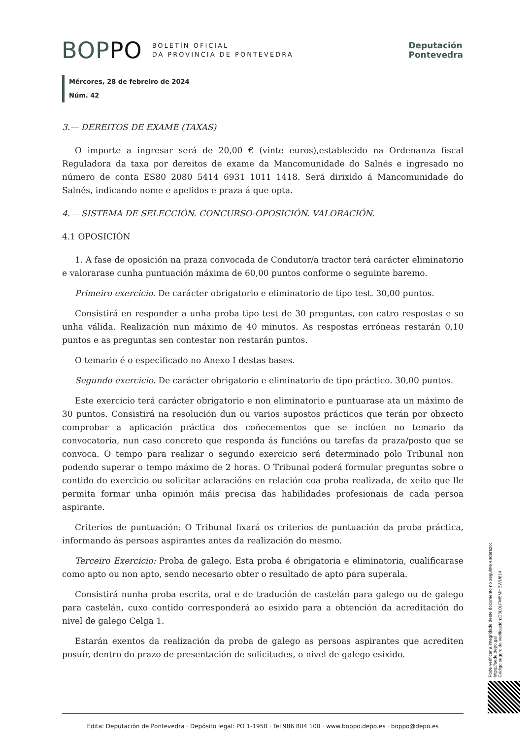BOPPO BOLETÍN OFICIAL
DA PROVINCIA DE PONTEVEDRA
Deputación
Pontevedra
Mércores, 28 de febreiro de 2024
Núm. 42
3.— DEREITOS DE EXAME (TAXAS)
O importe a ingresar será de 20,00 € (vinte euros),establecido na Ordenanza fiscal Reguladora da taxa por dereitos de exame da Mancomunidade do Salnés e ingresado no número de conta ES80 2080 5414 6931 1011 1418. Será dirixido á Mancomunidade do Salnés, indicando nome e apelidos e praza á que opta.
4.— SISTEMA DE SELECCIÓN. CONCURSO-OPOSICIÓN. VALORACIÓN.
4.1 OPOSICIÓN
1. A fase de oposición na praza convocada de Condutor/a tractor terá carácter eliminatorio e valorarase cunha puntuación máxima de 60,00 puntos conforme o seguinte baremo.
Primeiro exercicio. De carácter obrigatorio e eliminatorio de tipo test. 30,00 puntos.
Consistirá en responder a unha proba tipo test de 30 preguntas, con catro respostas e so unha válida. Realización nun máximo de 40 minutos. As respostas erróneas restarán 0,10 puntos e as preguntas sen contestar non restarán puntos.
O temario é o especificado no Anexo I destas bases.
Segundo exercicio. De carácter obrigatorio e eliminatorio de tipo práctico. 30,00 puntos.
Este exercicio terá carácter obrigatorio e non eliminatorio e puntuarase ata un máximo de 30 puntos. Consistirá na resolución dun ou varios supostos prácticos que terán por obxecto comprobar a aplicación práctica dos coñecementos que se inclúen no temario da convocatoria, nun caso concreto que responda ás funcións ou tarefas da praza/posto que se convoca. O tempo para realizar o segundo exercicio será determinado polo Tribunal non podendo superar o tempo máximo de 2 horas. O Tribunal poderá formular preguntas sobre o contido do exercicio ou solicitar aclaracións en relación coa proba realizada, de xeito que lle permita formar unha opinión máis precisa das habilidades profesionais de cada persoa aspirante.
Criterios de puntuación: O Tribunal fixará os criterios de puntuación da proba práctica, informando ás persoas aspirantes antes da realización do mesmo.
Terceiro Exercicio: Proba de galego. Esta proba é obrigatoria e eliminatoria, cualificarase como apto ou non apto, sendo necesario obter o resultado de apto para superala.
Consistirá nunha proba escrita, oral e de tradución de castelán para galego ou de galego para castelán, cuxo contido corresponderá ao esixido para a obtención da acreditación do nivel de galego Celga 1.
Estarán exentos da realización da proba de galego as persoas aspirantes que acrediten posuír, dentro do prazo de presentación de solicitudes, o nivel de galego esixido.
Pode verificar a integridade deste documento no seguinte enderezo:
https://sede.depo.gal
Código seguro de verificación:D3L0LFW5MHBWU614
Edita: Deputación de Pontevedra · Depósito legal: PO 1-1958 · Tel 986 804 100 · www.boppo.depo.es · boppo@depo.es